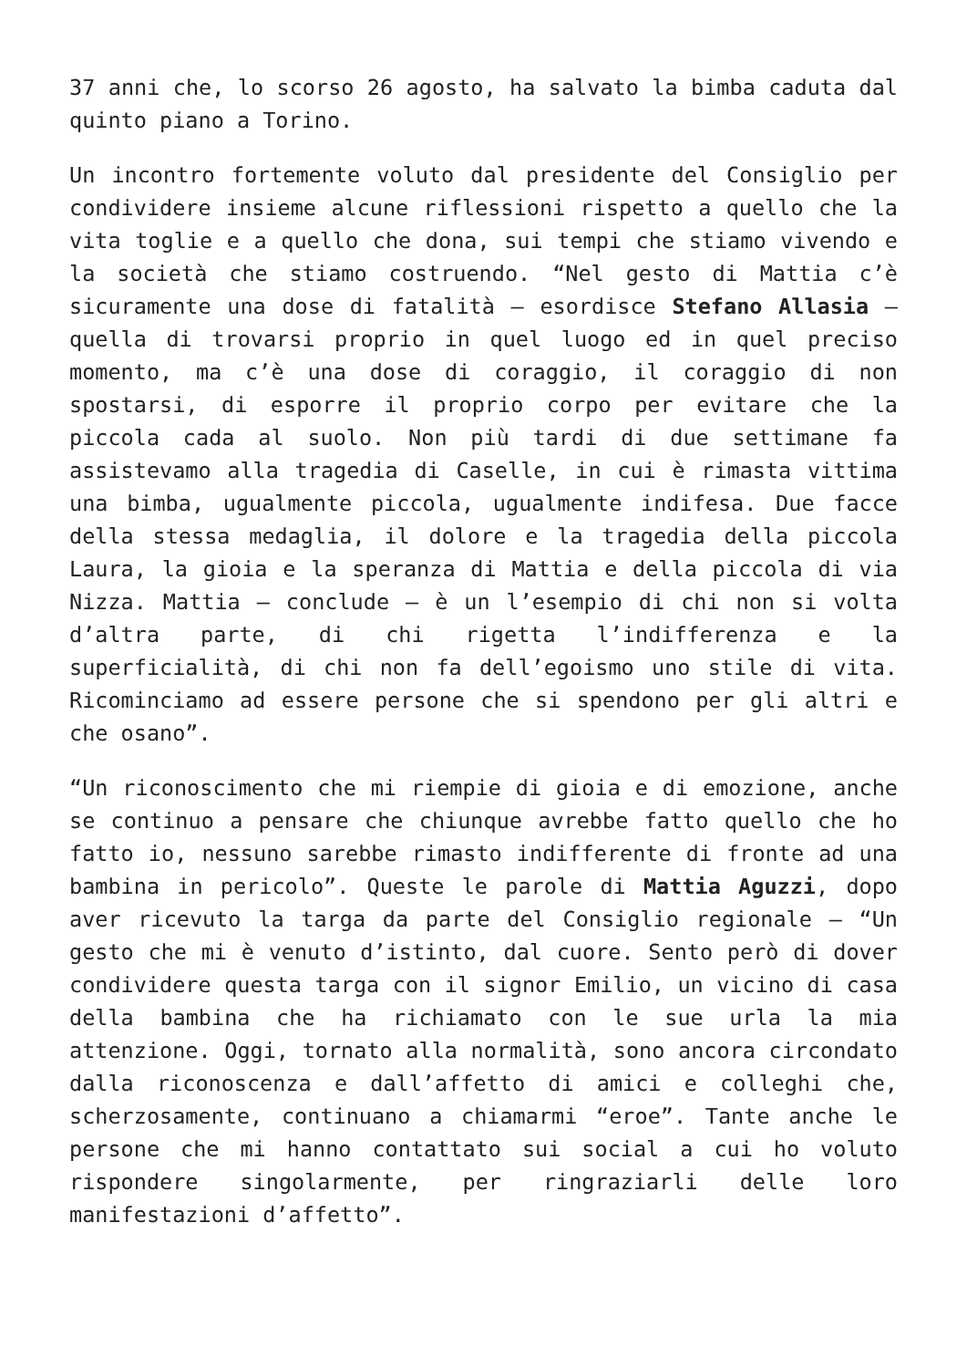37 anni che, lo scorso 26 agosto, ha salvato la bimba caduta dal quinto piano a Torino.
Un incontro fortemente voluto dal presidente del Consiglio per condividere insieme alcune riflessioni rispetto a quello che la vita toglie e a quello che dona, sui tempi che stiamo vivendo e la società che stiamo costruendo. “Nel gesto di Mattia c’è sicuramente una dose di fatalità – esordisce Stefano Allasia – quella di trovarsi proprio in quel luogo ed in quel preciso momento, ma c’è una dose di coraggio, il coraggio di non spostarsi, di esporre il proprio corpo per evitare che la piccola cada al suolo. Non più tardi di due settimane fa assistevamo alla tragedia di Caselle, in cui è rimasta vittima una bimba, ugualmente piccola, ugualmente indifesa. Due facce della stessa medaglia, il dolore e la tragedia della piccola Laura, la gioia e la speranza di Mattia e della piccola di via Nizza. Mattia – conclude – è un l’esempio di chi non si volta d’altra parte, di chi rigetta l’indifferenza e la superficialità, di chi non fa dell’egoismo uno stile di vita. Ricominciamo ad essere persone che si spendono per gli altri e che osano”.
“Un riconoscimento che mi riempie di gioia e di emozione, anche se continuo a pensare che chiunque avrebbe fatto quello che ho fatto io, nessuno sarebbe rimasto indifferente di fronte ad una bambina in pericolo”. Queste le parole di Mattia Aguzzi, dopo aver ricevuto la targa da parte del Consiglio regionale – “Un gesto che mi è venuto d’istinto, dal cuore. Sento però di dover condividere questa targa con il signor Emilio, un vicino di casa della bambina che ha richiamato con le sue urla la mia attenzione. Oggi, tornato alla normalità, sono ancora circondato dalla riconoscenza e dall’affetto di amici e colleghi che, scherzosamente, continuano a chiamarmi “eroe”. Tante anche le persone che mi hanno contattato sui social a cui ho voluto rispondere singolarmente, per ringraziarli delle loro manifestazioni d’affetto”.